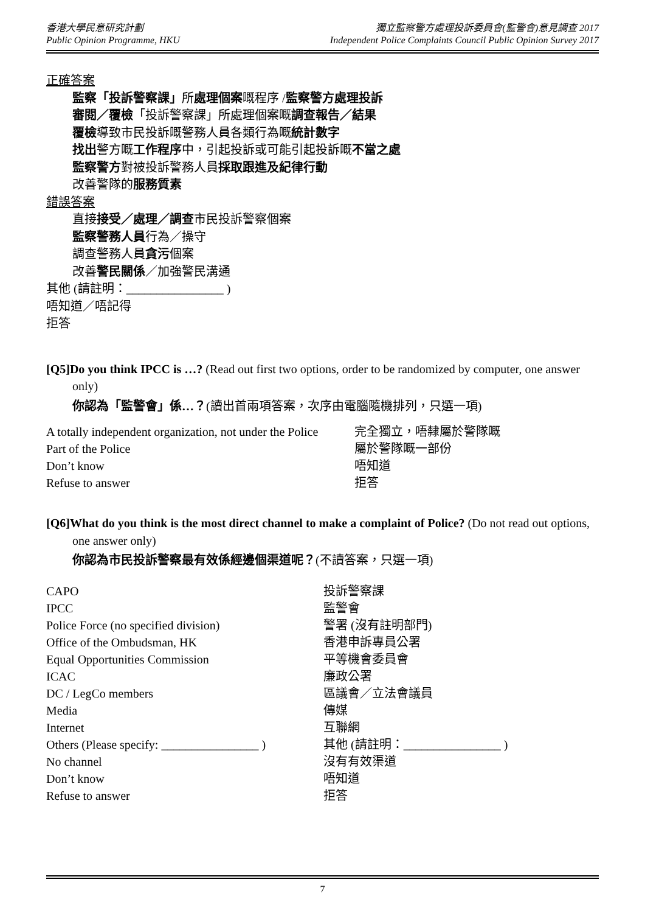香港大學民意研究計劃
Public Opinion Programme, HKU
獨立監察警方處理投訴委員會(監警會)意見調查 2017
Independent Police Complaints Council Public Opinion Survey 2017
正確答案
監察「投訴警察課」所處理個案嘅程序 /監察警方處理投訴
審閱／覆檢「投訴警察課」所處理個案嘅調查報告／結果
覆檢導致市民投訴嘅警務人員各類行為嘅統計數字
找出警方嘅工作程序中，引起投訴或可能引起投訴嘅不當之處
監察警方對被投訴警務人員採取跟進及紀律行動
改善警隊的服務質素
錯誤答案
直接接受／處理／調查市民投訴警察個案
監察警務人員行為／操守
調查警務人員貪污個案
改善警民關係／加強警民溝通
其他 (請註明：________________ )
唔知道／唔記得
拒答
[Q5]Do you think IPCC is …? (Read out first two options, order to be randomized by computer, one answer only)
你認為「監警會」係…？(讀出首兩項答案，次序由電腦隨機排列，只選一項)
| A totally independent organization, not under the Police | 完全獨立，唔隸屬於警隊嘅 |
| Part of the Police | 屬於警隊嘅一部份 |
| Don’t know | 唔知道 |
| Refuse to answer | 拒答 |
[Q6]What do you think is the most direct channel to make a complaint of Police? (Do not read out options, one answer only)
你認為市民投訴警察最有效係經邊個渠道呢？(不讀答案，只選一項)
| CAPO | 投訴警察課 |
| IPCC | 監警會 |
| Police Force (no specified division) | 警署 (沒有註明部門) |
| Office of the Ombudsman, HK | 香港申訴專員公署 |
| Equal Opportunities Commission | 平等機會委員會 |
| ICAC | 廉政公署 |
| DC / LegCo members | 區議會／立法會議員 |
| Media | 傳媒 |
| Internet | 互聯網 |
| Others (Please specify: ________________ ) | 其他 (請註明：________________ ) |
| No channel | 沒有有效渠道 |
| Don’t know | 唔知道 |
| Refuse to answer | 拒答 |
7